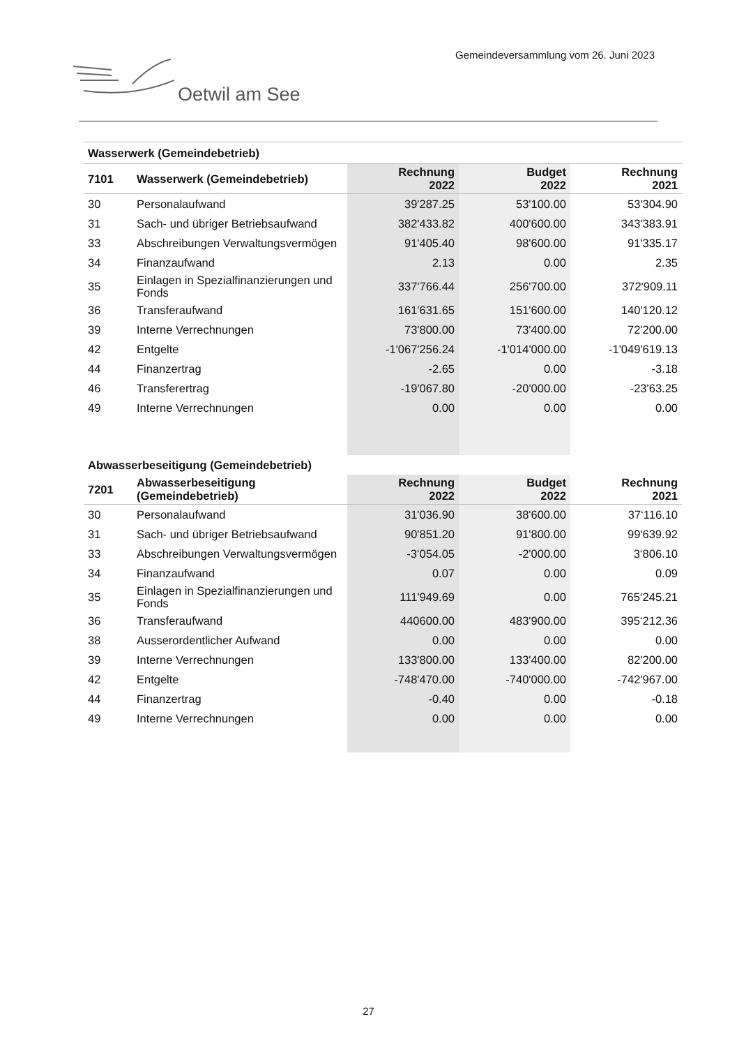Gemeindeversammlung vom 26. Juni 2023
Oetwil am See
| Wasserwerk (Gemeindebetrieb) | | | | |
| 7101 | Wasserwerk (Gemeindebetrieb) | Rechnung 2022 | Budget 2022 | Rechnung 2021 |
| 30 | Personalaufwand | 39'287.25 | 53'100.00 | 53'304.90 |
| 31 | Sach- und übriger Betriebsaufwand | 382'433.82 | 400'600.00 | 343'383.91 |
| 33 | Abschreibungen Verwaltungsvermögen | 91'405.40 | 98'600.00 | 91'335.17 |
| 34 | Finanzaufwand | 2.13 | 0.00 | 2.35 |
| 35 | Einlagen in Spezialfinanzierungen und Fonds | 337'766.44 | 256'700.00 | 372'909.11 |
| 36 | Transferaufwand | 161'631.65 | 151'600.00 | 140'120.12 |
| 39 | Interne Verrechnungen | 73'800.00 | 73'400.00 | 72'200.00 |
| 42 | Entgelte | -1'067'256.24 | -1'014'000.00 | -1'049'619.13 |
| 44 | Finanzertrag | -2.65 | 0.00 | -3.18 |
| 46 | Transferertrag | -19'067.80 | -20'000.00 | -23'63.25 |
| 49 | Interne Verrechnungen | 0.00 | 0.00 | 0.00 |
| Abwasserbeseitigung (Gemeindebetrieb) | | | | |
| 7201 | Abwasserbeseitigung (Gemeindebetrieb) | Rechnung 2022 | Budget 2022 | Rechnung 2021 |
| 30 | Personalaufwand | 31'036.90 | 38'600.00 | 37‘116.10 |
| 31 | Sach- und übriger Betriebsaufwand | 90'851.20 | 91'800.00 | 99'639.92 |
| 33 | Abschreibungen Verwaltungsvermögen | -3‘054.05 | -2'000.00 | 3‘806.10 |
| 34 | Finanzaufwand | 0.07 | 0.00 | 0.09 |
| 35 | Einlagen in Spezialfinanzierungen und Fonds | 111'949.69 | 0.00 | 765‘245.21 |
| 36 | Transferaufwand | 440600.00 | 483'900.00 | 395‘212.36 |
| 38 | Ausserordentlicher Aufwand | 0.00 | 0.00 | 0.00 |
| 39 | Interne Verrechnungen | 133'800.00 | 133'400.00 | 82'200.00 |
| 42 | Entgelte | -748'470.00 | -740'000.00 | -742'967.00 |
| 44 | Finanzertrag | -0.40 | 0.00 | -0.18 |
| 49 | Interne Verrechnungen | 0.00 | 0.00 | 0.00 |
27